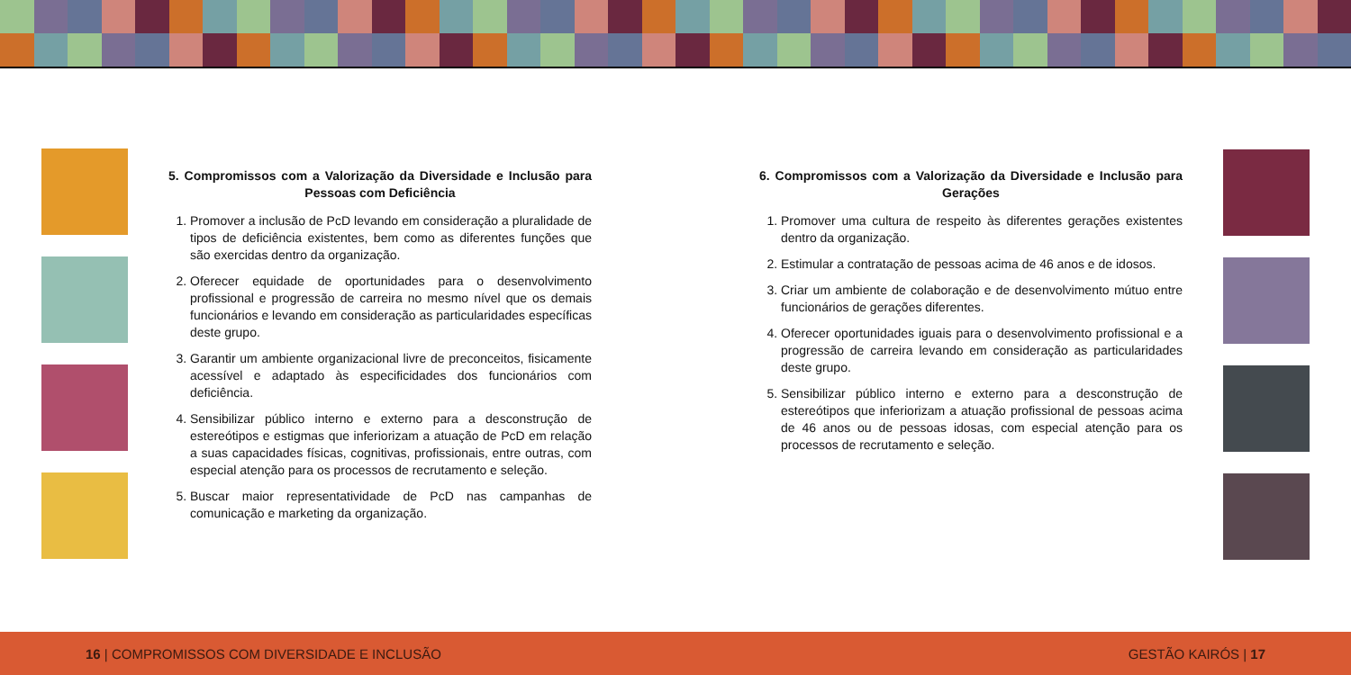5. Compromissos com a Valorização da Diversidade e Inclusão para Pessoas com Deficiência
1. Promover a inclusão de PcD levando em consideração a pluralidade de tipos de deficiência existentes, bem como as diferentes funções que são exercidas dentro da organização.
2. Oferecer equidade de oportunidades para o desenvolvimento profissional e progressão de carreira no mesmo nível que os demais funcionários e levando em consideração as particularidades específicas deste grupo.
3. Garantir um ambiente organizacional livre de preconceitos, fisicamente acessível e adaptado às especificidades dos funcionários com deficiência.
4. Sensibilizar público interno e externo para a desconstrução de estereótipos e estigmas que inferiorizam a atuação de PcD em relação a suas capacidades físicas, cognitivas, profissionais, entre outras, com especial atenção para os processos de recrutamento e seleção.
5. Buscar maior representatividade de PcD nas campanhas de comunicação e marketing da organização.
6. Compromissos com a Valorização da Diversidade e Inclusão para Gerações
1. Promover uma cultura de respeito às diferentes gerações existentes dentro da organização.
2. Estimular a contratação de pessoas acima de 46 anos e de idosos.
3. Criar um ambiente de colaboração e de desenvolvimento mútuo entre funcionários de gerações diferentes.
4. Oferecer oportunidades iguais para o desenvolvimento profissional e a progressão de carreira levando em consideração as particularidades deste grupo.
5. Sensibilizar público interno e externo para a desconstrução de estereótipos que inferiorizam a atuação profissional de pessoas acima de 46 anos ou de pessoas idosas, com especial atenção para os processos de recrutamento e seleção.
16 | COMPROMISSOS COM DIVERSIDADE E INCLUSÃO GESTÃO KAIRÓS | 17